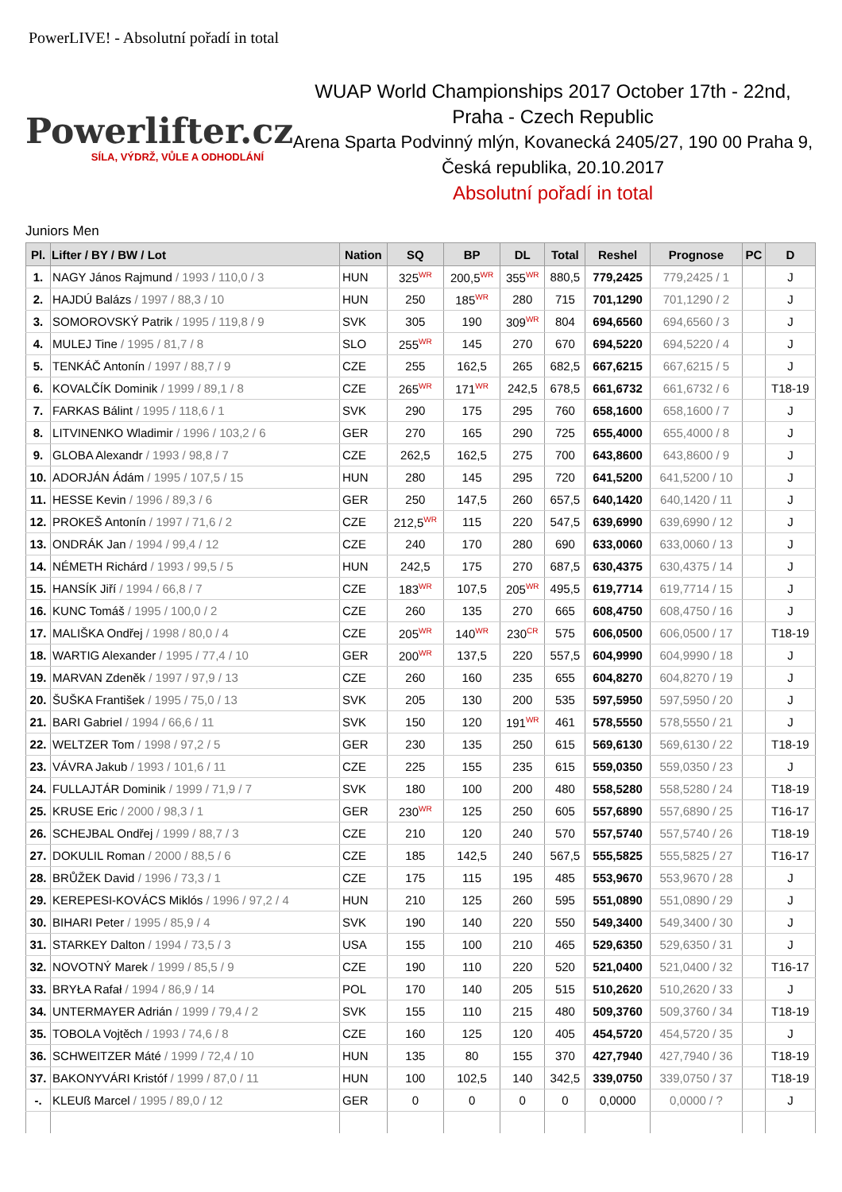PowerLIVE! - Absolutní pořadí in total
Powerlifter.cz
SÍLA, VÝDRŽ, VŮLE A ODHODLÁNÍ
WUAP World Championships 2017 October 17th - 22nd,
Praha - Czech Republic
Arena Sparta Podvinný mlýn, Kovanecká 2405/27, 190 00 Praha 9,
Česká republika, 20.10.2017
Absolutní pořadí in total
Juniors Men
| Pl. | Lifter / BY / BW / Lot | Nation | SQ | BP | DL | Total | Reshel | Prognose | PC | D |
| --- | --- | --- | --- | --- | --- | --- | --- | --- | --- | --- |
| 1. | NAGY János Rajmund / 1993 / 110,0 / 3 | HUN | 325<sup>WR</sup> | 200,5<sup>WR</sup> | 355<sup>WR</sup> | 880,5 | 779,2425 | 779,2425 / 1 | | J |
| 2. | HAJDÚ Balázs / 1997 / 88,3 / 10 | HUN | 250 | 185<sup>WR</sup> | 280 | 715 | 701,1290 | 701,1290 / 2 | | J |
| 3. | SOMOROVSKÝ Patrik / 1995 / 119,8 / 9 | SVK | 305 | 190 | 309<sup>WR</sup> | 804 | 694,6560 | 694,6560 / 3 | | J |
| 4. | MULEJ Tine / 1995 / 81,7 / 8 | SLO | 255<sup>WR</sup> | 145 | 270 | 670 | 694,5220 | 694,5220 / 4 | | J |
| 5. | TENKÁČ Antonín / 1997 / 88,7 / 9 | CZE | 255 | 162,5 | 265 | 682,5 | 667,6215 | 667,6215 / 5 | | J |
| 6. | KOVALČÍK Dominik / 1999 / 89,1 / 8 | CZE | 265<sup>WR</sup> | 171<sup>WR</sup> | 242,5 | 678,5 | 661,6732 | 661,6732 / 6 | | T18-19 |
| 7. | FARKAS Bálint / 1995 / 118,6 / 1 | SVK | 290 | 175 | 295 | 760 | 658,1600 | 658,1600 / 7 | | J |
| 8. | LITVINENKO Wladimir / 1996 / 103,2 / 6 | GER | 270 | 165 | 290 | 725 | 655,4000 | 655,4000 / 8 | | J |
| 9. | GLOBA Alexandr / 1993 / 98,8 / 7 | CZE | 262,5 | 162,5 | 275 | 700 | 643,8600 | 643,8600 / 9 | | J |
| 10. | ADORJÁN Ádám / 1995 / 107,5 / 15 | HUN | 280 | 145 | 295 | 720 | 641,5200 | 641,5200 / 10 | | J |
| 11. | HESSE Kevin / 1996 / 89,3 / 6 | GER | 250 | 147,5 | 260 | 657,5 | 640,1420 | 640,1420 / 11 | | J |
| 12. | PROKEŠ Antonín / 1997 / 71,6 / 2 | CZE | 212,5<sup>WR</sup> | 115 | 220 | 547,5 | 639,6990 | 639,6990 / 12 | | J |
| 13. | ONDRÁK Jan / 1994 / 99,4 / 12 | CZE | 240 | 170 | 280 | 690 | 633,0060 | 633,0060 / 13 | | J |
| 14. | NÉMETH Richárd / 1993 / 99,5 / 5 | HUN | 242,5 | 175 | 270 | 687,5 | 630,4375 | 630,4375 / 14 | | J |
| 15. | HANSÍK Jiří / 1994 / 66,8 / 7 | CZE | 183<sup>WR</sup> | 107,5 | 205<sup>WR</sup> | 495,5 | 619,7714 | 619,7714 / 15 | | J |
| 16. | KUNC Tomáš / 1995 / 100,0 / 2 | CZE | 260 | 135 | 270 | 665 | 608,4750 | 608,4750 / 16 | | J |
| 17. | MALIŠKA Ondřej / 1998 / 80,0 / 4 | CZE | 205<sup>WR</sup> | 140<sup>WR</sup> | 230<sup>CR</sup> | 575 | 606,0500 | 606,0500 / 17 | | T18-19 |
| 18. | WARTIG Alexander / 1995 / 77,4 / 10 | GER | 200<sup>WR</sup> | 137,5 | 220 | 557,5 | 604,9990 | 604,9990 / 18 | | J |
| 19. | MARVAN Zdeněk / 1997 / 97,9 / 13 | CZE | 260 | 160 | 235 | 655 | 604,8270 | 604,8270 / 19 | | J |
| 20. | ŠUŠKA František / 1995 / 75,0 / 13 | SVK | 205 | 130 | 200 | 535 | 597,5950 | 597,5950 / 20 | | J |
| 21. | BARI Gabriel / 1994 / 66,6 / 11 | SVK | 150 | 120 | 191<sup>WR</sup> | 461 | 578,5550 | 578,5550 / 21 | | J |
| 22. | WELTZER Tom / 1998 / 97,2 / 5 | GER | 230 | 135 | 250 | 615 | 569,6130 | 569,6130 / 22 | | T18-19 |
| 23. | VÁVRA Jakub / 1993 / 101,6 / 11 | CZE | 225 | 155 | 235 | 615 | 559,0350 | 559,0350 / 23 | | J |
| 24. | FULLAJTÁR Dominik / 1999 / 71,9 / 7 | SVK | 180 | 100 | 200 | 480 | 558,5280 | 558,5280 / 24 | | T18-19 |
| 25. | KRUSE Eric / 2000 / 98,3 / 1 | GER | 230<sup>WR</sup> | 125 | 250 | 605 | 557,6890 | 557,6890 / 25 | | T16-17 |
| 26. | SCHEJBAL Ondřej / 1999 / 88,7 / 3 | CZE | 210 | 120 | 240 | 570 | 557,5740 | 557,5740 / 26 | | T18-19 |
| 27. | DOKULIL Roman / 2000 / 88,5 / 6 | CZE | 185 | 142,5 | 240 | 567,5 | 555,5825 | 555,5825 / 27 | | T16-17 |
| 28. | BRŮŽEK David / 1996 / 73,3 / 1 | CZE | 175 | 115 | 195 | 485 | 553,9670 | 553,9670 / 28 | | J |
| 29. | KEREPESI-KOVÁCS Miklós / 1996 / 97,2 / 4 | HUN | 210 | 125 | 260 | 595 | 551,0890 | 551,0890 / 29 | | J |
| 30. | BIHARI Peter / 1995 / 85,9 / 4 | SVK | 190 | 140 | 220 | 550 | 549,3400 | 549,3400 / 30 | | J |
| 31. | STARKEY Dalton / 1994 / 73,5 / 3 | USA | 155 | 100 | 210 | 465 | 529,6350 | 529,6350 / 31 | | J |
| 32. | NOVOTNÝ Marek / 1999 / 85,5 / 9 | CZE | 190 | 110 | 220 | 520 | 521,0400 | 521,0400 / 32 | | T16-17 |
| 33. | BRYŁA Rafał / 1994 / 86,9 / 14 | POL | 170 | 140 | 205 | 515 | 510,2620 | 510,2620 / 33 | | J |
| 34. | UNTERMAYER Adrián / 1999 / 79,4 / 2 | SVK | 155 | 110 | 215 | 480 | 509,3760 | 509,3760 / 34 | | T18-19 |
| 35. | TOBOLA Vojtěch / 1993 / 74,6 / 8 | CZE | 160 | 125 | 120 | 405 | 454,5720 | 454,5720 / 35 | | J |
| 36. | SCHWEITZER Máté / 1999 / 72,4 / 10 | HUN | 135 | 80 | 155 | 370 | 427,7940 | 427,7940 / 36 | | T18-19 |
| 37. | BAKONYVÁRI Kristóf / 1999 / 87,0 / 11 | HUN | 100 | 102,5 | 140 | 342,5 | 339,0750 | 339,0750 / 37 | | T18-19 |
| -. | KLEUß Marcel / 1995 / 89,0 / 12 | GER | 0 | 0 | 0 | 0 | 0,0000 | 0,0000 / ? | | J |